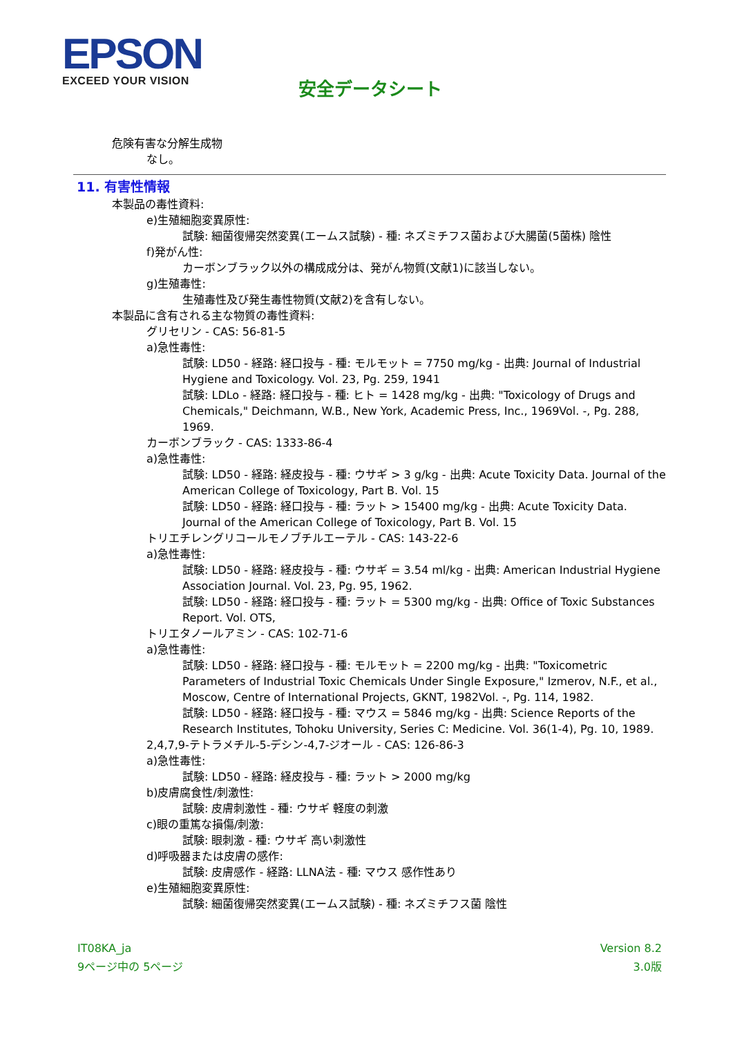EPSON
EXCEED YOUR VISION
安全データシート
危険有害な分解生成物
なし。
11. 有害性情報
本製品の毒性資料:
e)生殖細胞変異原性:
試験: 細菌復帰突然変異(エームス試験) - 種: ネズミチフス菌および大腸菌(5菌株) 陰性
f)発がん性:
カーボンブラック以外の構成成分は、発がん物質(文献1)に該当しない。
g)生殖毒性:
生殖毒性及び発生毒性物質(文献2)を含有しない。
本製品に含有される主な物質の毒性資料:
グリセリン - CAS: 56-81-5
a)急性毒性:
試験: LD50 - 経路: 経口投与 - 種: モルモット = 7750 mg/kg - 出典: Journal of Industrial Hygiene and Toxicology. Vol. 23, Pg. 259, 1941
試験: LDLo - 経路: 経口投与 - 種: ヒト = 1428 mg/kg - 出典: "Toxicology of Drugs and Chemicals," Deichmann, W.B., New York, Academic Press, Inc., 1969Vol. -, Pg. 288, 1969.
カーボンブラック - CAS: 1333-86-4
a)急性毒性:
試験: LD50 - 経路: 経皮投与 - 種: ウサギ > 3 g/kg - 出典: Acute Toxicity Data. Journal of the American College of Toxicology, Part B. Vol. 15
試験: LD50 - 経路: 経口投与 - 種: ラット > 15400 mg/kg - 出典: Acute Toxicity Data. Journal of the American College of Toxicology, Part B. Vol. 15
トリエチレングリコールモノブチルエーテル - CAS: 143-22-6
a)急性毒性:
試験: LD50 - 経路: 経皮投与 - 種: ウサギ = 3.54 ml/kg - 出典: American Industrial Hygiene Association Journal. Vol. 23, Pg. 95, 1962.
試験: LD50 - 経路: 経口投与 - 種: ラット = 5300 mg/kg - 出典: Office of Toxic Substances Report. Vol. OTS,
トリエタノールアミン - CAS: 102-71-6
a)急性毒性:
試験: LD50 - 経路: 経口投与 - 種: モルモット = 2200 mg/kg - 出典: "Toxicometric Parameters of Industrial Toxic Chemicals Under Single Exposure," Izmerov, N.F., et al., Moscow, Centre of International Projects, GKNT, 1982Vol. -, Pg. 114, 1982.
試験: LD50 - 経路: 経口投与 - 種: マウス = 5846 mg/kg - 出典: Science Reports of the Research Institutes, Tohoku University, Series C: Medicine. Vol. 36(1-4), Pg. 10, 1989.
2,4,7,9-テトラメチル-5-デシン-4,7-ジオール - CAS: 126-86-3
a)急性毒性:
試験: LD50 - 経路: 経皮投与 - 種: ラット > 2000 mg/kg
b)皮膚腐食性/刺激性:
試験: 皮膚刺激性 - 種: ウサギ 軽度の刺激
c)眼の重篤な損傷/刺激:
試験: 眼刺激 - 種: ウサギ 高い刺激性
d)呼吸器または皮膚の感作:
試験: 皮膚感作 - 経路: LLNA法 - 種: マウス 感作性あり
e)生殖細胞変異原性:
試験: 細菌復帰突然変異(エームス試験) - 種: ネズミチフス菌 陰性
IT08KA_ja
9ページ中の 5ページ
Version 8.2
3.0版